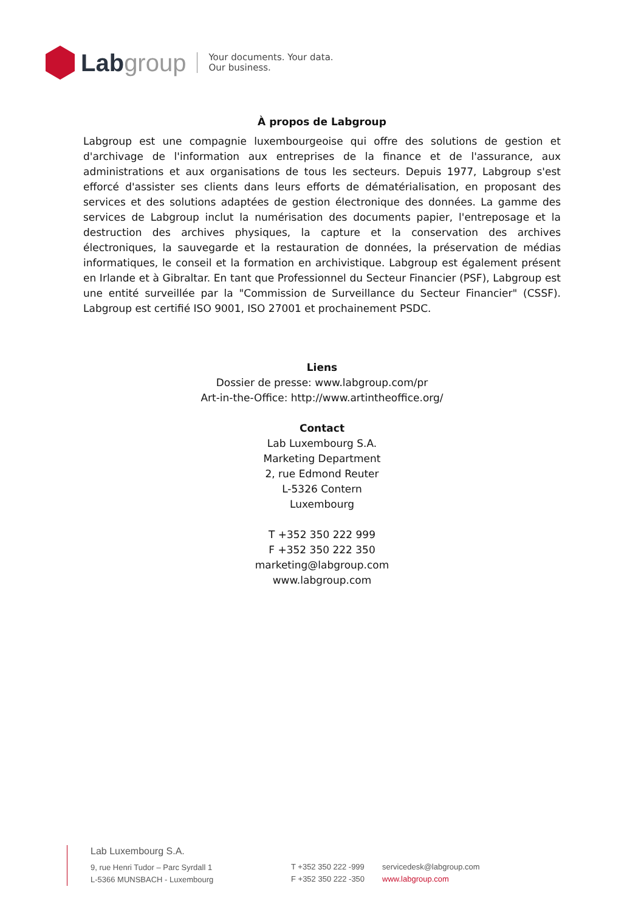Labgroup
Your documents. Your data.
Our business.
À propos de Labgroup
Labgroup est une compagnie luxembourgeoise qui offre des solutions de gestion et d'archivage de l'information aux entreprises de la finance et de l'assurance, aux administrations et aux organisations de tous les secteurs. Depuis 1977, Labgroup s'est efforcé d'assister ses clients dans leurs efforts de dématérialisation, en proposant des services et des solutions adaptées de gestion électronique des données. La gamme des services de Labgroup inclut la numérisation des documents papier, l'entreposage et la destruction des archives physiques, la capture et la conservation des archives électroniques, la sauvegarde et la restauration de données, la préservation de médias informatiques, le conseil et la formation en archivistique. Labgroup est également présent en Irlande et à Gibraltar. En tant que Professionnel du Secteur Financier (PSF), Labgroup est une entité surveillée par la "Commission de Surveillance du Secteur Financier" (CSSF). Labgroup est certifié ISO 9001, ISO 27001 et prochainement PSDC.
Liens
Dossier de presse: www.labgroup.com/pr
Art-in-the-Office: http://www.artintheoffice.org/
Contact
Lab Luxembourg S.A.
Marketing Department
2, rue Edmond Reuter
L-5326 Contern
Luxembourg
T +352 350 222 999
F +352 350 222 350
marketing@labgroup.com
www.labgroup.com
Lab Luxembourg S.A.
9, rue Henri Tudor – Parc Syrdall 1
L-5366 MUNSBACH - Luxembourg
T +352 350 222 -999
F +352 350 222 -350
servicedesk@labgroup.com
www.labgroup.com